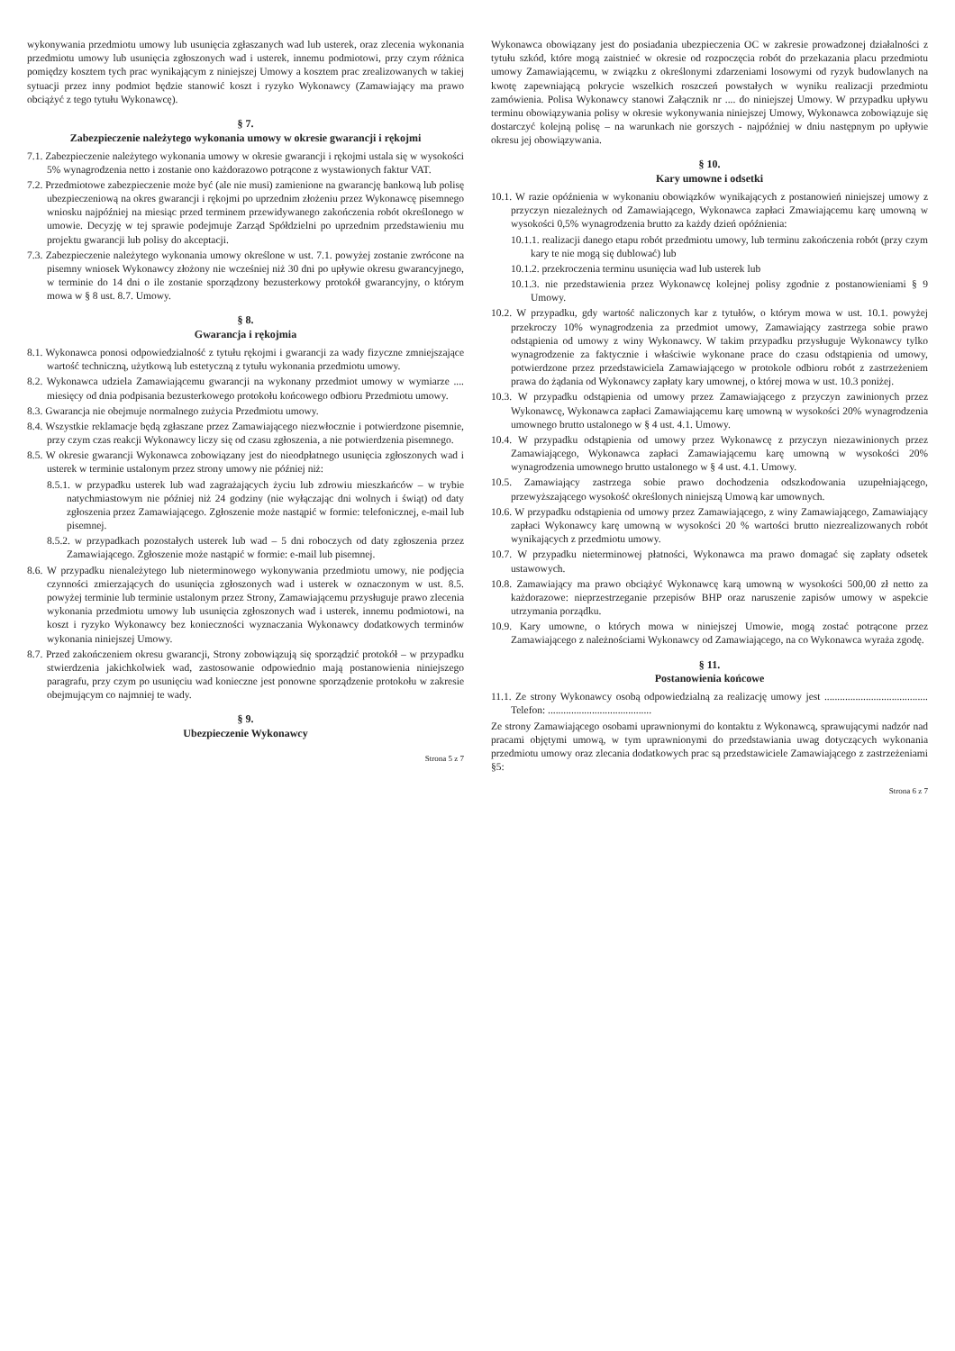wykonywania przedmiotu umowy lub usunięcia zgłaszanych wad lub usterek, oraz zlecenia wykonania przedmiotu umowy lub usunięcia zgłoszonych wad i usterek, innemu podmiotowi, przy czym różnica pomiędzy kosztem tych prac wynikającym z niniejszej Umowy a kosztem prac zrealizowanych w takiej sytuacji przez inny podmiot będzie stanowić koszt i ryzyko Wykonawcy (Zamawiający ma prawo obciążyć z tego tytułu Wykonawcę).
§ 7.
Zabezpieczenie należytego wykonania umowy w okresie gwarancji i rękojmi
7.1. Zabezpieczenie należytego wykonania umowy w okresie gwarancji i rękojmi ustala się w wysokości 5% wynagrodzenia netto i zostanie ono każdorazowo potrącone z wystawionych faktur VAT.
7.2. Przedmiotowe zabezpieczenie może być (ale nie musi) zamienione na gwarancję bankową lub polisę ubezpieczeniową na okres gwarancji i rękojmi po uprzednim złożeniu przez Wykonawcę pisemnego wniosku najpóźniej na miesiąc przed terminem przewidywanego zakończenia robót określonego w umowie. Decyzję w tej sprawie podejmuje Zarząd Spółdzielni po uprzednim przedstawieniu mu projektu gwarancji lub polisy do akceptacji.
7.3. Zabezpieczenie należytego wykonania umowy określone w ust. 7.1. powyżej zostanie zwrócone na pisemny wniosek Wykonawcy złożony nie wcześniej niż 30 dni po upływie okresu gwarancyjnego, w terminie do 14 dni o ile zostanie sporządzony bezusterkowy protokół gwarancyjny, o którym mowa w § 8 ust. 8.7. Umowy.
§ 8.
Gwarancja i rękojmia
8.1. Wykonawca ponosi odpowiedzialność z tytułu rękojmi i gwarancji za wady fizyczne zmniejszające wartość techniczną, użytkową lub estetyczną z tytułu wykonania przedmiotu umowy.
8.2. Wykonawca udziela Zamawiającemu gwarancji na wykonany przedmiot umowy w wymiarze .... miesięcy od dnia podpisania bezusterkowego protokołu końcowego odbioru Przedmiotu umowy.
8.3. Gwarancja nie obejmuje normalnego zużycia Przedmiotu umowy.
8.4. Wszystkie reklamacje będą zgłaszane przez Zamawiającego niezwłocznie i potwierdzone pisemnie, przy czym czas reakcji Wykonawcy liczy się od czasu zgłoszenia, a nie potwierdzenia pisemnego.
8.5. W okresie gwarancji Wykonawca zobowiązany jest do nieodpłatnego usunięcia zgłoszonych wad i usterek w terminie ustalonym przez strony umowy nie później niż:
8.5.1. w przypadku usterek lub wad zagrażających życiu lub zdrowiu mieszkańców – w trybie natychmiastowym nie później niż 24 godziny (nie wyłączając dni wolnych i świąt) od daty zgłoszenia przez Zamawiającego. Zgłoszenie może nastąpić w formie: telefonicznej, e-mail lub pisemnej.
8.5.2. w przypadkach pozostałych usterek lub wad – 5 dni roboczych od daty zgłoszenia przez Zamawiającego. Zgłoszenie może nastąpić w formie: e-mail lub pisemnej.
8.6. W przypadku nienależytego lub nieterminowego wykonywania przedmiotu umowy, nie podjęcia czynności zmierzających do usunięcia zgłoszonych wad i usterek w oznaczonym w ust. 8.5. powyżej terminie lub terminie ustalonym przez Strony, Zamawiającemu przysługuje prawo zlecenia wykonania przedmiotu umowy lub usunięcia zgłoszonych wad i usterek, innemu podmiotowi, na koszt i ryzyko Wykonawcy bez konieczności wyznaczania Wykonawcy dodatkowych terminów wykonania niniejszej Umowy.
8.7. Przed zakończeniem okresu gwarancji, Strony zobowiązują się sporządzić protokół – w przypadku stwierdzenia jakichkolwiek wad, zastosowanie odpowiednio mają postanowienia niniejszego paragrafu, przy czym po usunięciu wad konieczne jest ponowne sporządzenie protokołu w zakresie obejmującym co najmniej te wady.
§ 9.
Ubezpieczenie Wykonawcy
Strona 5 z 7
Wykonawca obowiązany jest do posiadania ubezpieczenia OC w zakresie prowadzonej działalności z tytułu szkód, które mogą zaistnieć w okresie od rozpoczęcia robót do przekazania placu przedmiotu umowy Zamawiającemu, w związku z określonymi zdarzeniami losowymi od ryzyk budowlanych na kwotę zapewniającą pokrycie wszelkich roszczeń powstałych w wyniku realizacji przedmiotu zamówienia. Polisa Wykonawcy stanowi Załącznik nr .... do niniejszej Umowy. W przypadku upływu terminu obowiązywania polisy w okresie wykonywania niniejszej Umowy, Wykonawca zobowiązuje się dostarczyć kolejną polisę – na warunkach nie gorszych - najpóźniej w dniu następnym po upływie okresu jej obowiązywania.
§ 10.
Kary umowne i odsetki
10.1. W razie opóźnienia w wykonaniu obowiązków wynikających z postanowień niniejszej umowy z przyczyn niezależnych od Zamawiającego, Wykonawca zapłaci Zmawiającemu karę umowną w wysokości 0,5% wynagrodzenia brutto za każdy dzień opóźnienia:
10.1.1. realizacji danego etapu robót przedmiotu umowy, lub terminu zakończenia robót (przy czym kary te nie mogą się dublować) lub
10.1.2. przekroczenia terminu usunięcia wad lub usterek lub
10.1.3. nie przedstawienia przez Wykonawcę kolejnej polisy zgodnie z postanowieniami § 9 Umowy.
10.2. W przypadku, gdy wartość naliczonych kar z tytułów, o którym mowa w ust. 10.1. powyżej przekroczy 10% wynagrodzenia za przedmiot umowy, Zamawiający zastrzega sobie prawo odstąpienia od umowy z winy Wykonawcy. W takim przypadku przysługuje Wykonawcy tylko wynagrodzenie za faktycznie i właściwie wykonane prace do czasu odstąpienia od umowy, potwierdzone przez przedstawiciela Zamawiającego w protokole odbioru robót z zastrzeżeniem prawa do żądania od Wykonawcy zapłaty kary umownej, o której mowa w ust. 10.3 poniżej.
10.3. W przypadku odstąpienia od umowy przez Zamawiającego z przyczyn zawinionych przez Wykonawcę, Wykonawca zapłaci Zamawiającemu karę umowną w wysokości 20% wynagrodzenia umownego brutto ustalonego w § 4 ust. 4.1. Umowy.
10.4. W przypadku odstąpienia od umowy przez Wykonawcę z przyczyn niezawinionych przez Zamawiającego, Wykonawca zapłaci Zamawiającemu karę umowną w wysokości 20% wynagrodzenia umownego brutto ustalonego w § 4 ust. 4.1. Umowy.
10.5. Zamawiający zastrzega sobie prawo dochodzenia odszkodowania uzupełniającego, przewyższającego wysokość określonych niniejszą Umową kar umownych.
10.6. W przypadku odstąpienia od umowy przez Zamawiającego, z winy Zamawiającego, Zamawiający zapłaci Wykonawcy karę umowną w wysokości 20 % wartości brutto niezrealizowanych robót wynikających z przedmiotu umowy.
10.7. W przypadku nieterminowej płatności, Wykonawca ma prawo domagać się zapłaty odsetek ustawowych.
10.8. Zamawiający ma prawo obciążyć Wykonawcę karą umowną w wysokości 500,00 zł netto za każdorazowe: nieprzestrzeganie przepisów BHP oraz naruszenie zapisów umowy w aspekcie utrzymania porządku.
10.9. Kary umowne, o których mowa w niniejszej Umowie, mogą zostać potrącone przez Zamawiającego z należnościami Wykonawcy od Zamawiającego, na co Wykonawca wyraża zgodę.
§ 11.
Postanowienia końcowe
11.1. Ze strony Wykonawcy osobą odpowiedzialną za realizację umowy jest ........................................ Telefon: ........................................
Ze strony Zamawiającego osobami uprawnionymi do kontaktu z Wykonawcą, sprawującymi nadzór nad pracami objętymi umową, w tym uprawnionymi do przedstawiania uwag dotyczących wykonania przedmiotu umowy oraz zlecania dodatkowych prac są przedstawiciele Zamawiającego z zastrzeżeniami §5:
Strona 6 z 7